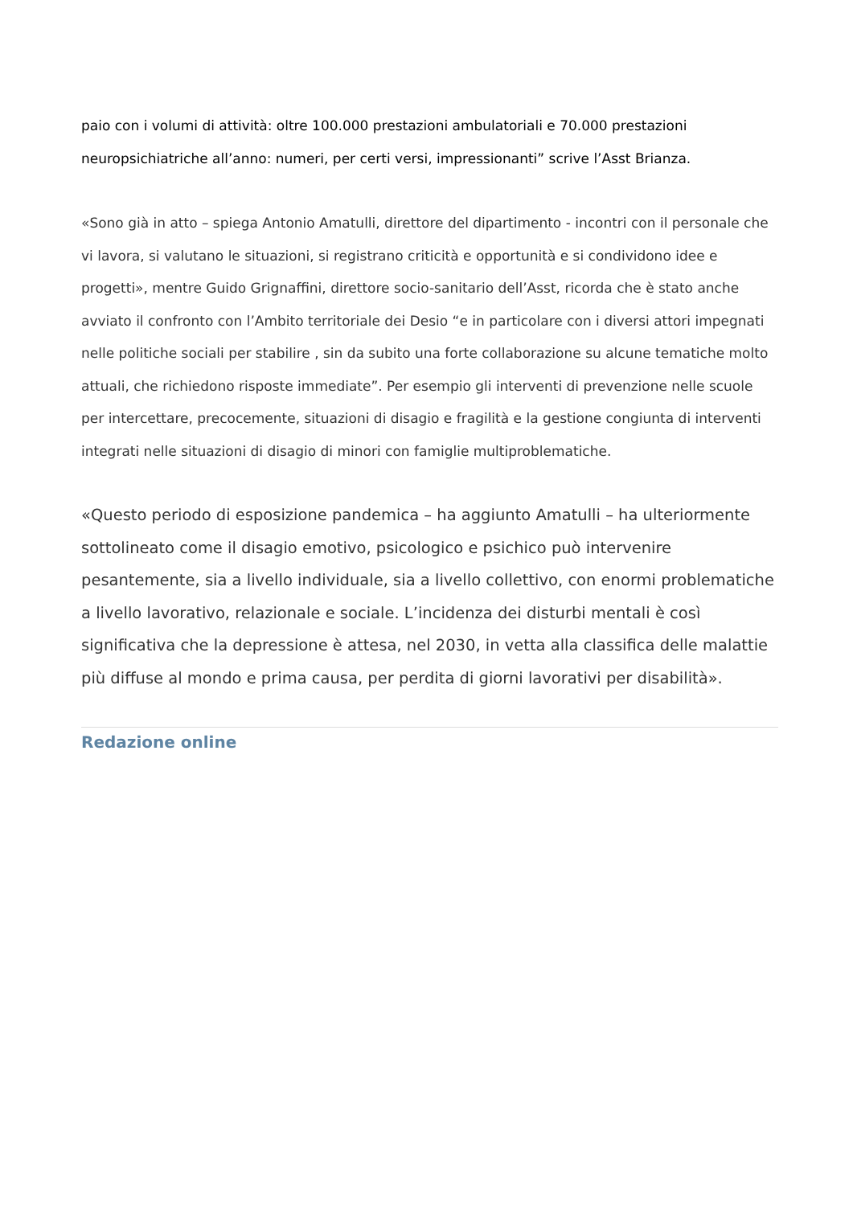paio con i volumi di attività: oltre 100.000 prestazioni ambulatoriali e 70.000 prestazioni neuropsichiatriche all’anno: numeri, per certi versi, impressionanti” scrive l’Asst Brianza.
«Sono già in atto – spiega Antonio Amatulli, direttore del dipartimento - incontri con il personale che vi lavora, si valutano le situazioni, si registrano criticità e opportunità e si condividono idee e progetti», mentre Guido Grignaffini, direttore socio-sanitario dell’Asst, ricorda che è stato anche avviato il confronto con l’Ambito territoriale dei Desio “e in particolare con i diversi attori impegnati nelle politiche sociali per stabilire , sin da subito una forte collaborazione su alcune tematiche molto attuali, che richiedono risposte immediate”. Per esempio gli interventi di prevenzione nelle scuole per intercettare, precocemente, situazioni di disagio e fragilità e la gestione congiunta di interventi integrati nelle situazioni di disagio di minori con famiglie multiproblematiche.
«Questo periodo di esposizione pandemica – ha aggiunto Amatulli – ha ulteriormente sottolineato come il disagio emotivo, psicologico e psichico può intervenire pesantemente, sia a livello individuale, sia a livello collettivo, con enormi problematiche a livello lavorativo, relazionale e sociale. L’incidenza dei disturbi mentali è così significativa che la depressione è attesa, nel 2030, in vetta alla classifica delle malattie più diffuse al mondo e prima causa, per perdita di giorni lavorativi per disabilità».
Redazione online